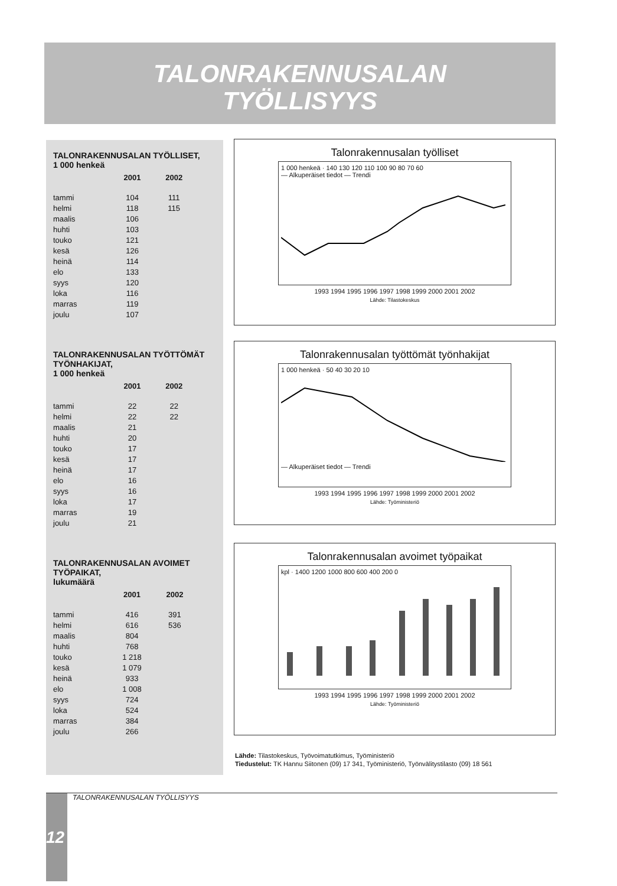TALONRAKENNUSALAN
TYÖLLISYYS
TALONRAKENNUSALAN TYÖLLISET,
1 000 henkeä
| | 2001 | 2002 |
| --- | --- | --- |
| tammi | 104 | 111 |
| helmi | 118 | 115 |
| maalis | 106 | |
| huhti | 103 | |
| touko | 121 | |
| kesä | 126 | |
| heinä | 114 | |
| elo | 133 | |
| syys | 120 | |
| loka | 116 | |
| marras | 119 | |
| joulu | 107 | |
TALONRAKENNUSALAN TYÖTTÖMÄT TYÖNHAKIJAT,
1 000 henkeä
| | 2001 | 2002 |
| --- | --- | --- |
| tammi | 22 | 22 |
| helmi | 22 | 22 |
| maalis | 21 | |
| huhti | 20 | |
| touko | 17 | |
| kesä | 17 | |
| heinä | 17 | |
| elo | 16 | |
| syys | 16 | |
| loka | 17 | |
| marras | 19 | |
| joulu | 21 | |
TALONRAKENNUSALAN AVOIMET TYÖPAIKAT,
lukumäärä
| | 2001 | 2002 |
| --- | --- | --- |
| tammi | 416 | 391 |
| helmi | 616 | 536 |
| maalis | 804 | |
| huhti | 768 | |
| touko | 1 218 | |
| kesä | 1 079 | |
| heinä | 933 | |
| elo | 1 008 | |
| syys | 724 | |
| loka | 524 | |
| marras | 384 | |
| joulu | 266 | |
Talonrakennusalan työlliset
1 000 henkeä · 140 130 120 110 100 90 80 70 60
— Alkuperäiset tiedot — Trendi
1993 1994 1995 1996 1997 1998 1999 2000 2001 2002
Lähde: Tilastokeskus
Talonrakennusalan työttömät työnhakijat
1 000 henkeä · 50 40 30 20 10
— Alkuperäiset tiedot — Trendi
1993 1994 1995 1996 1997 1998 1999 2000 2001 2002
Lähde: Työministeriö
Talonrakennusalan avoimet työpaikat
kpl · 1400 1200 1000 800 600 400 200 0
1993 1994 1995 1996 1997 1998 1999 2000 2001 2002
Lähde: Työministeriö
Lähde: Tilastokeskus, Työvoimatutkimus, Työministeriö
Tiedustelut: TK Hannu Siitonen (09) 17 341, Työministeriö, Työnvälitystilasto (09) 18 561
12 TALONRAKENNUSALAN TYÖLLISYYS